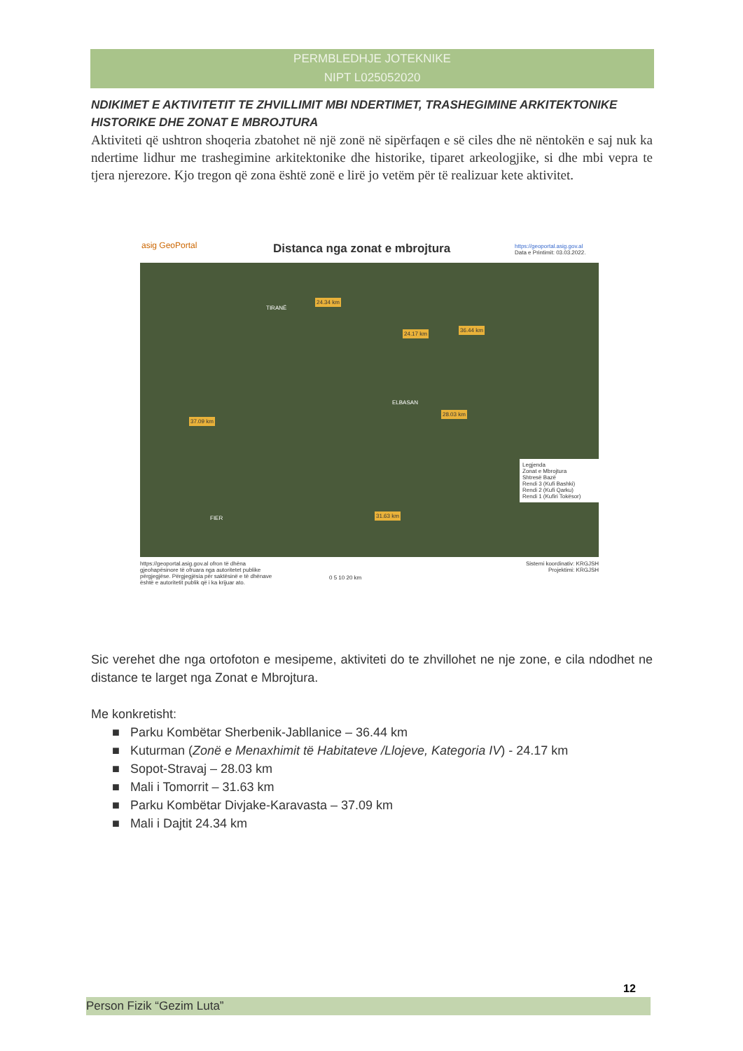PERMBLEDHJE JOTEKNIKE
NIPT L025052020
NDIKIMET E AKTIVITETIT TE ZHVILLIMIT MBI NDERTIMET, TRASHEGIMINE ARKITEKTONIKE HISTORIKE DHE ZONAT E MBROJTURA
Aktiviteti që ushtron shoqeria zbatohet në një zonë në sipërfaqen e së ciles dhe në nëntokën e saj nuk ka ndertime lidhur me trashegimine arkitektonike dhe historike, tiparet arkeologjike, si dhe mbi vepra te tjera njerezore. Kjo tregon që zona është zonë e lirë jo vetëm për të realizuar kete aktivitet.
asig GeoPortal Distanca nga zonat e mbrojtura
https://geoportal.asig.gov.al
Data e Printimit: 03.03.2022.
TIRANË
ELBASAN
FIER
24.34 km
24.17 km
36.44 km
28.03 km
37.09 km
31.63 km
Legjenda
Zonat e Mbrojtura
Shtresë Bazë
Rendi 3 (Kufi Bashki)
Rendi 2 (Kufi Qarku)
Rendi 1 (Kufiri Tokësor)
https://geoportal.asig.gov.al ofron të dhëna gjeohapësinore të ofruara nga autoritetet publike përgjegjëse. Përgjegjësia për saktësinë e të dhënave është e autoritetit publik që i ka krijuar ato.
0 5 10 20 km
Sistemi koordinativ: KRGJSH
Projektimi: KRGJSH
Sic verehet dhe nga ortofoton e mesipeme, aktiviteti do te zhvillohet ne nje zone, e cila ndodhet ne distance te larget nga Zonat e Mbrojtura.
Me konkretisht:
■ Parku Kombëtar Sherbenik-Jabllanice – 36.44 km
■ Kuturman (Zonë e Menaxhimit të Habitateve /Llojeve, Kategoria IV) - 24.17 km
■ Sopot-Stravaj – 28.03 km
■ Mali i Tomorrit – 31.63 km
■ Parku Kombëtar Divjake-Karavasta – 37.09 km
■ Mali i Dajtit 24.34 km
12
Person Fizik “Gezim Luta”